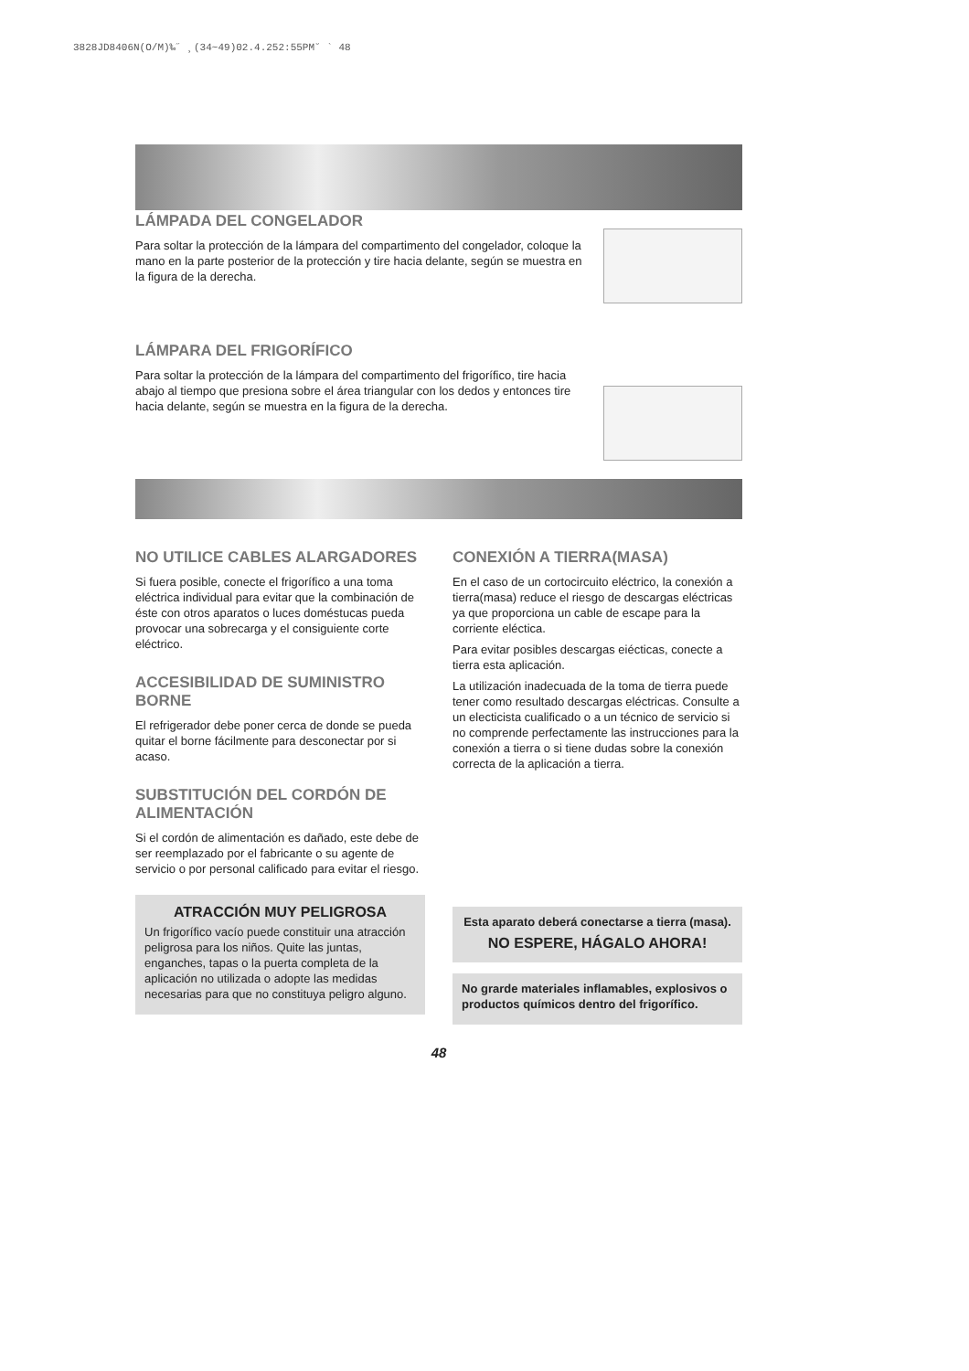3828JD8406N(O/M)‰˝ ¸(34~49)02.4.252:55PM˘ ` 48
LÁMPADA DEL CONGELADOR
Para soltar la protección de la lámpara del compartimento del congelador, coloque la mano en la parte posterior de la protección y tire hacia delante, según se muestra en la figura de la derecha.
LÁMPARA DEL FRIGORÍFICO
Para soltar la protección de la lámpara del compartimento del frigorífico, tire hacia abajo al tiempo que presiona sobre el área triangular con los dedos y entonces tire hacia delante, según se muestra en la figura de la derecha.
NO UTILICE CABLES ALARGADORES
Si fuera posible, conecte el frigorífico a una toma eléctrica individual para evitar que la combinación de éste con otros aparatos o luces doméstucas pueda provocar una sobrecarga y el consiguiente corte eléctrico.
ACCESIBILIDAD DE SUMINISTRO BORNE
El refrigerador debe poner cerca de donde se pueda quitar el borne fácilmente para desconectar por si acaso.
SUBSTITUCIÓN DEL CORDÓN DE ALIMENTACIÓN
Si el cordón de alimentación es dañado, este debe de ser reemplazado por el fabricante o su agente de servicio o por personal calificado para evitar el riesgo.
ATRACCIÓN MUY PELIGROSA
Un frigorífico vacío puede constituir una atracción peligrosa para los niños. Quite las juntas, enganches, tapas o la puerta completa de la aplicación no utilizada o adopte las medidas necesarias para que no constituya peligro alguno.
CONEXIÓN A TIERRA(MASA)
En el caso de un cortocircuito eléctrico, la conexión a tierra(masa) reduce el riesgo de descargas eléctricas ya que proporciona un cable de escape para la corriente eléctica.
Para evitar posibles descargas eiécticas, conecte a tierra esta aplicación.
La utilización inadecuada de la toma de tierra puede tener como resultado descargas eléctricas. Consulte a un electicista cualificado o a un técnico de servicio si no comprende perfectamente las instrucciones para la conexión a tierra o si tiene dudas sobre la conexión correcta de la aplicación a tierra.
Esta aparato deberá conectarse a tierra (masa).
NO ESPERE, HÁGALO AHORA!
No grarde materiales inflamables, explosivos o productos químicos dentro del frigorífico.
48